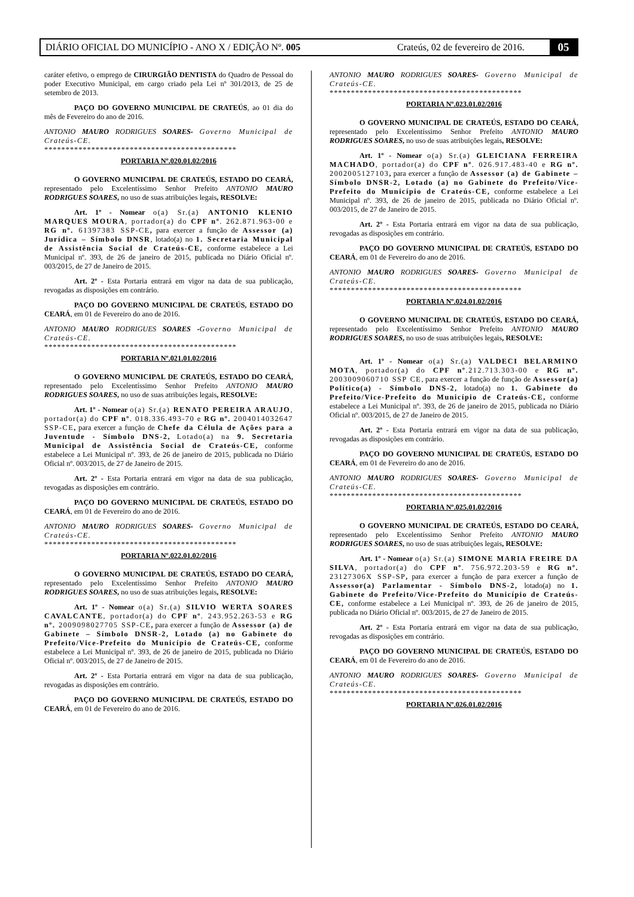DIÁRIO OFICIAL DO MUNICÍPIO - ANO X / EDIÇÃO Nº. 005 Crateús, 02 de fevereiro de 2016. 05
caráter efetivo, o emprego de CIRURGIÃO DENTISTA do Quadro de Pessoal do poder Executivo Municipal, em cargo criado pela Lei nº 301/2013, de 25 de setembro de 2013.
PAÇO DO GOVERNO MUNICIPAL DE CRATEÚS, ao 01 dia do mês de Fevereiro do ano de 2016.
ANTONIO MAURO RODRIGUES SOARES- Governo Municipal de Crateús-CE.
*********************************************
PORTARIA Nº.020.01.02/2016
O GOVERNO MUNICIPAL DE CRATEÚS, ESTADO DO CEARÁ, representado pelo Excelentíssimo Senhor Prefeito ANTONIO MAURO RODRIGUES SOARES, no uso de suas atribuições legais, RESOLVE:
Art. 1º - Nomear o(a) Sr.(a) ANTONIO KLENIO MARQUES MOURA, portador(a) do CPF nº. 262.871.963-00 e RG nº. 61397383 SSP-CE, para exercer a função de Assessor (a) Jurídica – Símbolo DNSR, lotado(a) no 1. Secretaria Municipal de Assistência Social de Crateús-CE, conforme estabelece a Lei Municipal nº. 393, de 26 de janeiro de 2015, publicada no Diário Oficial nº. 003/2015, de 27 de Janeiro de 2015.
Art. 2º - Esta Portaria entrará em vigor na data de sua publicação, revogadas as disposições em contrário.
PAÇO DO GOVERNO MUNICIPAL DE CRATEÚS, ESTADO DO CEARÁ, em 01 de Fevereiro do ano de 2016.
ANTONIO MAURO RODRIGUES SOARES -Governo Municipal de Crateús-CE.
*********************************************
PORTARIA Nº.021.01.02/2016
O GOVERNO MUNICIPAL DE CRATEÚS, ESTADO DO CEARÁ, representado pelo Excelentíssimo Senhor Prefeito ANTONIO MAURO RODRIGUES SOARES, no uso de suas atribuições legais, RESOLVE:
Art. 1º - Nomear o(a) Sr.(a) RENATO PEREIRA ARAUJO, portador(a) do CPF nº. 018.336.493-70 e RG nº. 2004014032647 SSP-CE, para exercer a função de Chefe da Célula de Ações para a Juventude - Símbolo DNS-2, Lotado(a) na 9. Secretaria Municipal de Assistência Social de Crateús-CE, conforme estabelece a Lei Municipal nº. 393, de 26 de janeiro de 2015, publicada no Diário Oficial nº. 003/2015, de 27 de Janeiro de 2015.
Art. 2º - Esta Portaria entrará em vigor na data de sua publicação, revogadas as disposições em contrário.
PAÇO DO GOVERNO MUNICIPAL DE CRATEÚS, ESTADO DO CEARÁ, em 01 de Fevereiro do ano de 2016.
ANTONIO MAURO RODRIGUES SOARES- Governo Municipal de Crateús-CE.
*********************************************
PORTARIA Nº.022.01.02/2016
O GOVERNO MUNICIPAL DE CRATEÚS, ESTADO DO CEARÁ, representado pelo Excelentíssimo Senhor Prefeito ANTONIO MAURO RODRIGUES SOARES, no uso de suas atribuições legais, RESOLVE:
Art. 1º - Nomear o(a) Sr.(a) SILVIO WERTA SOARES CAVALCANTE, portador(a) do CPF nº. 243.952.263-53 e RG nº. 2009098027705 SSP-CE, para exercer a função de Assessor (a) de Gabinete – Símbolo DNSR-2, Lotado (a) no Gabinete do Prefeito/Vice-Prefeito do Município de Crateús-CE, conforme estabelece a Lei Municipal nº. 393, de 26 de janeiro de 2015, publicada no Diário Oficial nº. 003/2015, de 27 de Janeiro de 2015.
Art. 2º - Esta Portaria entrará em vigor na data de sua publicação, revogadas as disposições em contrário.
PAÇO DO GOVERNO MUNICIPAL DE CRATEÚS, ESTADO DO CEARÁ, em 01 de Fevereiro do ano de 2016.
ANTONIO MAURO RODRIGUES SOARES- Governo Municipal de Crateús-CE.
*********************************************
PORTARIA Nº.023.01.02/2016
O GOVERNO MUNICIPAL DE CRATEÚS, ESTADO DO CEARÁ, representado pelo Excelentíssimo Senhor Prefeito ANTONIO MAURO RODRIGUES SOARES, no uso de suas atribuições legais, RESOLVE:
Art. 1º - Nomear o(a) Sr.(a) GLEICIANA FERREIRA MACHADO, portador(a) do CPF nº. 026.917.483-40 e RG nº. 2002005127103, para exercer a função de Assessor (a) de Gabinete – Símbolo DNSR-2, Lotado (a) no Gabinete do Prefeito/Vice-Prefeito do Município de Crateús-CE, conforme estabelece a Lei Municipal nº. 393, de 26 de janeiro de 2015, publicada no Diário Oficial nº. 003/2015, de 27 de Janeiro de 2015.
Art. 2º - Esta Portaria entrará em vigor na data de sua publicação, revogadas as disposições em contrário.
PAÇO DO GOVERNO MUNICIPAL DE CRATEÚS, ESTADO DO CEARÁ, em 01 de Fevereiro do ano de 2016.
ANTONIO MAURO RODRIGUES SOARES- Governo Municipal de Crateús-CE.
*********************************************
PORTARIA Nº.024.01.02/2016
O GOVERNO MUNICIPAL DE CRATEÚS, ESTADO DO CEARÁ, representado pelo Excelentíssimo Senhor Prefeito ANTONIO MAURO RODRIGUES SOARES, no uso de suas atribuições legais, RESOLVE:
Art. 1º - Nomear o(a) Sr.(a) VALDECI BELARMINO MOTA, portador(a) do CPF nº.212.713.303-00 e RG nº. 2003009060710 SSP CE, para exercer a função de função de Assessor(a) Político(a) - Símbolo DNS-2, lotado(a) no 1. Gabinete do Prefeito/Vice-Prefeito do Município de Crateús-CE, conforme estabelece a Lei Municipal nº. 393, de 26 de janeiro de 2015, publicada no Diário Oficial nº. 003/2015, de 27 de Janeiro de 2015.
Art. 2º - Esta Portaria entrará em vigor na data de sua publicação, revogadas as disposições em contrário.
PAÇO DO GOVERNO MUNICIPAL DE CRATEÚS, ESTADO DO CEARÁ, em 01 de Fevereiro do ano de 2016.
ANTONIO MAURO RODRIGUES SOARES- Governo Municipal de Crateús-CE.
*********************************************
PORTARIA Nº.025.01.02/2016
O GOVERNO MUNICIPAL DE CRATEÚS, ESTADO DO CEARÁ, representado pelo Excelentíssimo Senhor Prefeito ANTONIO MAURO RODRIGUES SOARES, no uso de suas atribuições legais, RESOLVE:
Art. 1º - Nomear o(a) Sr.(a) SIMONE MARIA FREIRE DA SILVA, portador(a) do CPF nº. 756.972.203-59 e RG nº. 23127306X SSP-SP, para exercer a função de para exercer a função de Assessor(a) Parlamentar - Símbolo DNS-2, lotado(a) no 1. Gabinete do Prefeito/Vice-Prefeito do Município de Crateús-CE, conforme estabelece a Lei Municipal nº. 393, de 26 de janeiro de 2015, publicada no Diário Oficial nº. 003/2015, de 27 de Janeiro de 2015.
Art. 2º - Esta Portaria entrará em vigor na data de sua publicação, revogadas as disposições em contrário.
PAÇO DO GOVERNO MUNICIPAL DE CRATEÚS, ESTADO DO CEARÁ, em 01 de Fevereiro do ano de 2016.
ANTONIO MAURO RODRIGUES SOARES- Governo Municipal de Crateús-CE.
*********************************************
PORTARIA Nº.026.01.02/2016